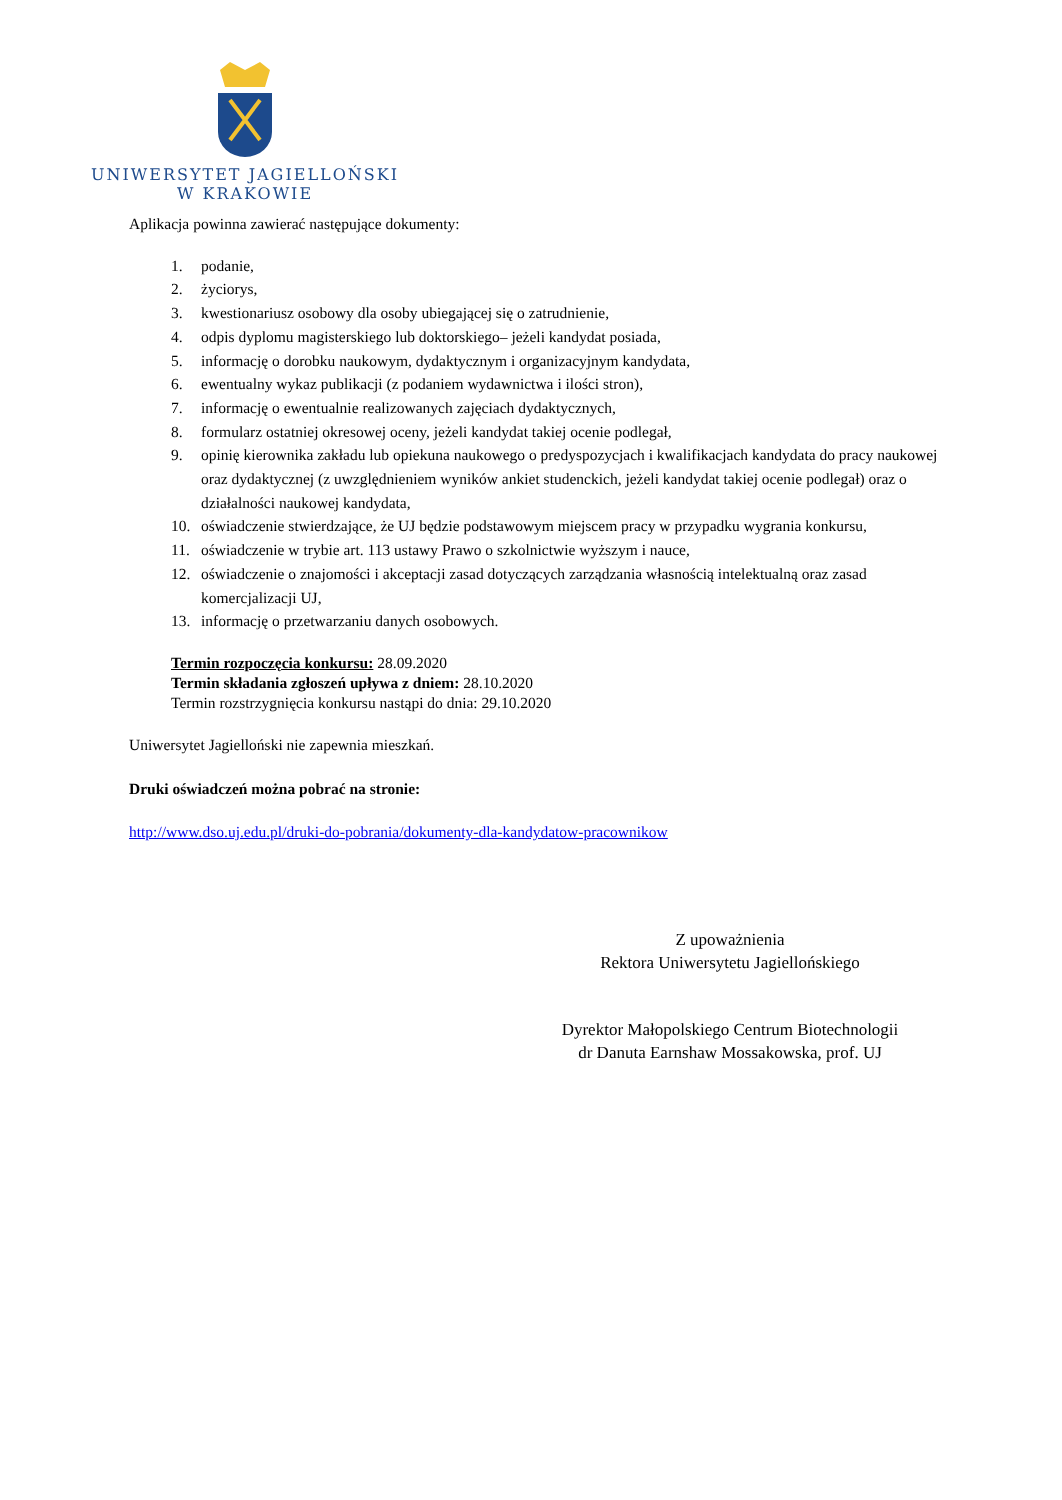UNIWERSYTET JAGIELLOŃSKI
W KRAKOWIE
Aplikacja powinna zawierać następujące dokumenty:
1. podanie,
2. życiorys,
3. kwestionariusz osobowy dla osoby ubiegającej się o zatrudnienie,
4. odpis dyplomu magisterskiego lub doktorskiego– jeżeli kandydat posiada,
5. informację o dorobku naukowym, dydaktycznym i organizacyjnym kandydata,
6. ewentualny wykaz publikacji (z podaniem wydawnictwa i ilości stron),
7. informację o ewentualnie realizowanych zajęciach dydaktycznych,
8. formularz ostatniej okresowej oceny, jeżeli kandydat takiej ocenie podlegał,
9. opinię kierownika zakładu lub opiekuna naukowego o predyspozycjach i kwalifikacjach kandydata do pracy naukowej oraz dydaktycznej (z uwzględnieniem wyników ankiet studenckich, jeżeli kandydat takiej ocenie podlegał) oraz o działalności naukowej kandydata,
10. oświadczenie stwierdzające, że UJ będzie podstawowym miejscem pracy w przypadku wygrania konkursu,
11. oświadczenie w trybie art. 113 ustawy Prawo o szkolnictwie wyższym i nauce,
12. oświadczenie o znajomości i akceptacji zasad dotyczących zarządzania własnością intelektualną oraz zasad komercjalizacji UJ,
13. informację o przetwarzaniu danych osobowych.
Termin rozpoczęcia konkursu: 28.09.2020
Termin składania zgłoszeń upływa z dniem: 28.10.2020
Termin rozstrzygnięcia konkursu nastąpi do dnia: 29.10.2020
Uniwersytet Jagielloński nie zapewnia mieszkań.
Druki oświadczeń można pobrać na stronie:
http://www.dso.uj.edu.pl/druki-do-pobrania/dokumenty-dla-kandydatow-pracownikow
Z upoważnienia
Rektora Uniwersytetu Jagiellońskiego
Dyrektor Małopolskiego Centrum Biotechnologii
dr Danuta Earnshaw Mossakowska, prof. UJ